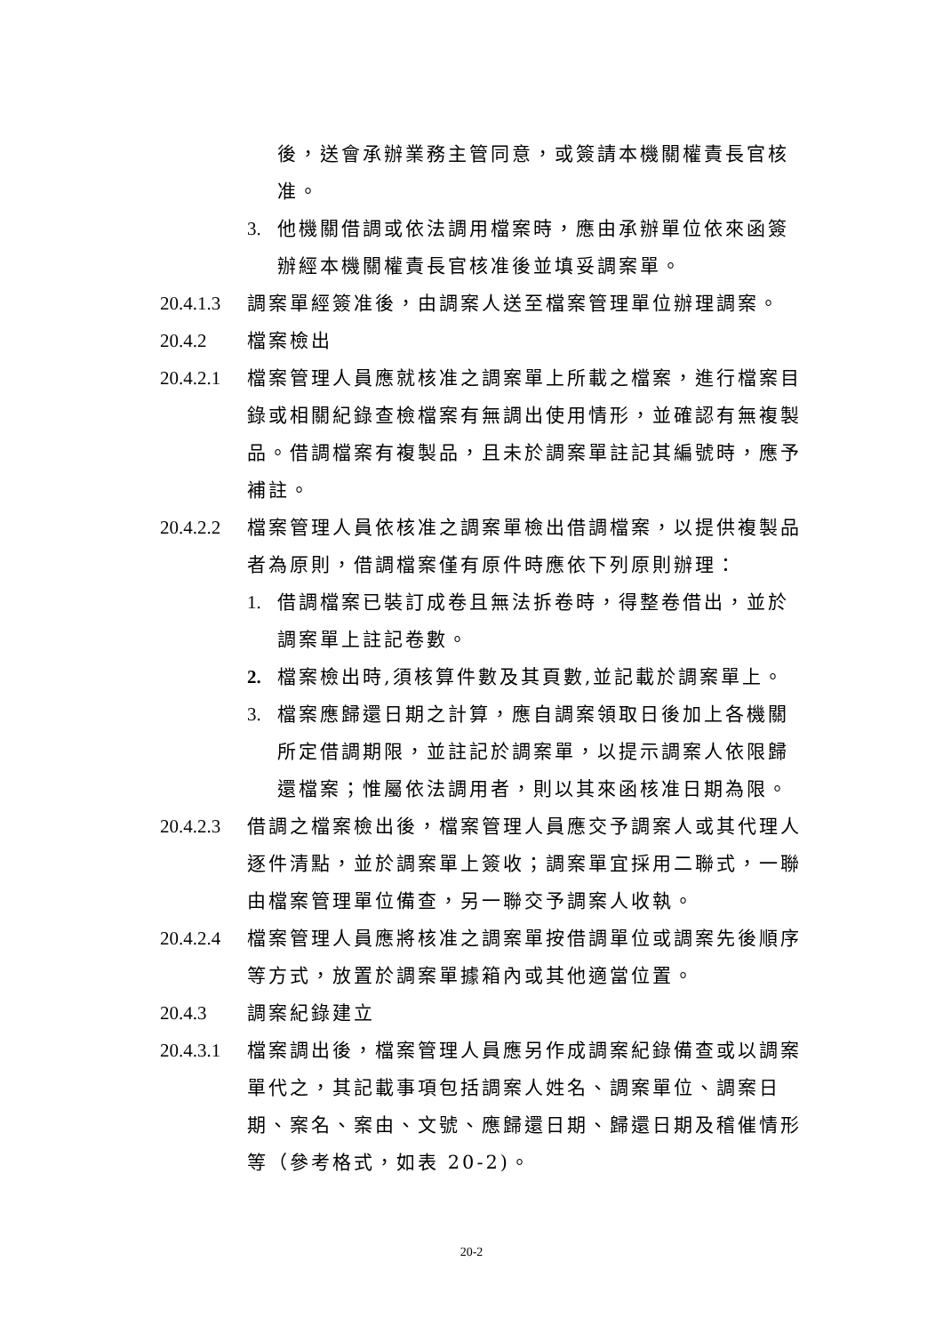後，送會承辦業務主管同意，或簽請本機關權責長官核准。
3. 他機關借調或依法調用檔案時，應由承辦單位依來函簽辦經本機關權責長官核准後並填妥調案單。
20.4.1.3 調案單經簽准後，由調案人送至檔案管理單位辦理調案。
20.4.2 檔案檢出
20.4.2.1 檔案管理人員應就核准之調案單上所載之檔案，進行檔案目錄或相關紀錄查檢檔案有無調出使用情形，並確認有無複製品。借調檔案有複製品，且未於調案單註記其編號時，應予補註。
20.4.2.2 檔案管理人員依核准之調案單檢出借調檔案，以提供複製品者為原則，借調檔案僅有原件時應依下列原則辦理：
1. 借調檔案已裝訂成卷且無法拆卷時，得整卷借出，並於調案單上註記卷數。
2. 檔案檢出時,須核算件數及其頁數,並記載於調案單上。
3. 檔案應歸還日期之計算，應自調案領取日後加上各機關所定借調期限，並註記於調案單，以提示調案人依限歸還檔案；惟屬依法調用者，則以其來函核准日期為限。
20.4.2.3 借調之檔案檢出後，檔案管理人員應交予調案人或其代理人逐件清點，並於調案單上簽收；調案單宜採用二聯式，一聯由檔案管理單位備查，另一聯交予調案人收執。
20.4.2.4 檔案管理人員應將核准之調案單按借調單位或調案先後順序等方式，放置於調案單據箱內或其他適當位置。
20.4.3 調案紀錄建立
20.4.3.1 檔案調出後，檔案管理人員應另作成調案紀錄備查或以調案單代之，其記載事項包括調案人姓名、調案單位、調案日期、案名、案由、文號、應歸還日期、歸還日期及稽催情形等（參考格式，如表 20-2)。
20-2